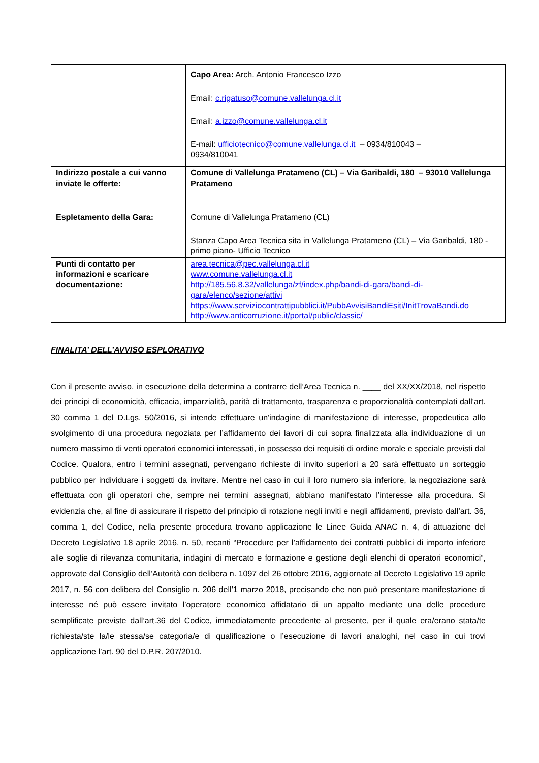| | Capo Area: Arch. Antonio Francesco Izzo Email: c.rigatuso@comune.vallelunga.cl.it Email: a.izzo@comune.vallelunga.cl.it E-mail: ufficiotecnico@comune.vallelunga.cl.it – 0934/810043 – 0934/810041 |
| Indirizzo postale a cui vanno inviate le offerte: | Comune di Vallelunga Pratameno (CL) – Via Garibaldi, 180 – 93010 Vallelunga Pratameno |
| Espletamento della Gara: | Comune di Vallelunga Pratameno (CL) Stanza Capo Area Tecnica sita in Vallelunga Pratameno (CL) – Via Garibaldi, 180 - primo piano- Ufficio Tecnico |
| Punti di contatto per informazioni e scaricare documentazione: | area.tecnica@pec.vallelunga.cl.it www.comune.vallelunga.cl.it http://185.56.8.32/vallelunga/zf/index.php/bandi-di-gara/bandi-di-gara/elenco/sezione/attivi https://www.serviziocontrattipubblici.it/PubbAvvisiBandiEsiti/InitTrovaBandi.do http://www.anticorruzione.it/portal/public/classic/ |
FINALITA’ DELL’AVVISO ESPLORATIVO
Con il presente avviso, in esecuzione della determina a contrarre dell’Area Tecnica n. ____ del XX/XX/2018, nel rispetto dei principi di economicità, efficacia, imparzialità, parità di trattamento, trasparenza e proporzionalità contemplati dall'art. 30 comma 1 del D.Lgs. 50/2016, si intende effettuare un'indagine di manifestazione di interesse, propedeutica allo svolgimento di una procedura negoziata per l’affidamento dei lavori di cui sopra finalizzata alla individuazione di un numero massimo di venti operatori economici interessati, in possesso dei requisiti di ordine morale e speciale previsti dal Codice. Qualora, entro i termini assegnati, pervengano richieste di invito superiori a 20 sarà effettuato un sorteggio pubblico per individuare i soggetti da invitare. Mentre nel caso in cui il loro numero sia inferiore, la negoziazione sarà effettuata con gli operatori che, sempre nei termini assegnati, abbiano manifestato l’interesse alla procedura. Si evidenzia che, al fine di assicurare il rispetto del principio di rotazione negli inviti e negli affidamenti, previsto dall’art. 36, comma 1, del Codice, nella presente procedura trovano applicazione le Linee Guida ANAC n. 4, di attuazione del Decreto Legislativo 18 aprile 2016, n. 50, recanti “Procedure per l’affidamento dei contratti pubblici di importo inferiore alle soglie di rilevanza comunitaria, indagini di mercato e formazione e gestione degli elenchi di operatori economici”, approvate dal Consiglio dell’Autorità con delibera n. 1097 del 26 ottobre 2016, aggiornate al Decreto Legislativo 19 aprile 2017, n. 56 con delibera del Consiglio n. 206 dell’1 marzo 2018, precisando che non può presentare manifestazione di interesse né può essere invitato l’operatore economico affidatario di un appalto mediante una delle procedure semplificate previste dall’art.36 del Codice, immediatamente precedente al presente, per il quale era/erano stata/te richiesta/ste la/le stessa/se categoria/e di qualificazione o l’esecuzione di lavori analoghi, nel caso in cui trovi applicazione l’art. 90 del D.P.R. 207/2010.